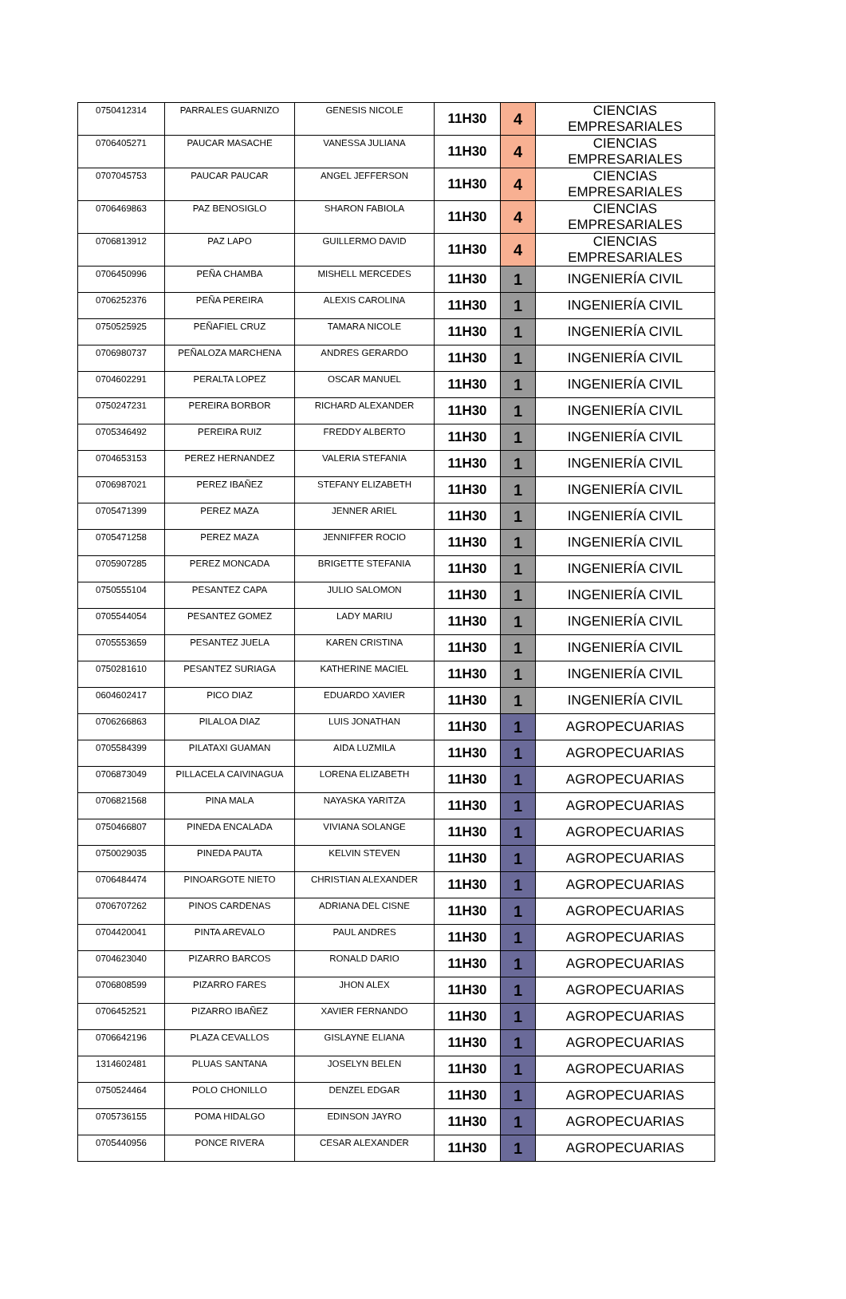| 0750412314 | PARRALES GUARNIZO | GENESIS NICOLE | 11H30 | 4 | CIENCIAS EMPRESARIALES |
| 0706405271 | PAUCAR MASACHE | VANESSA JULIANA | 11H30 | 4 | CIENCIAS EMPRESARIALES |
| 0707045753 | PAUCAR PAUCAR | ANGEL JEFFERSON | 11H30 | 4 | CIENCIAS EMPRESARIALES |
| 0706469863 | PAZ BENOSIGLO | SHARON FABIOLA | 11H30 | 4 | CIENCIAS EMPRESARIALES |
| 0706813912 | PAZ LAPO | GUILLERMO DAVID | 11H30 | 4 | CIENCIAS EMPRESARIALES |
| 0706450996 | PEÑA CHAMBA | MISHELL MERCEDES | 11H30 | 1 | INGENIERÍA CIVIL |
| 0706252376 | PEÑA PEREIRA | ALEXIS CAROLINA | 11H30 | 1 | INGENIERÍA CIVIL |
| 0750525925 | PEÑAFIEL CRUZ | TAMARA NICOLE | 11H30 | 1 | INGENIERÍA CIVIL |
| 0706980737 | PEÑALOZA MARCHENA | ANDRES GERARDO | 11H30 | 1 | INGENIERÍA CIVIL |
| 0704602291 | PERALTA LOPEZ | OSCAR MANUEL | 11H30 | 1 | INGENIERÍA CIVIL |
| 0750247231 | PEREIRA BORBOR | RICHARD ALEXANDER | 11H30 | 1 | INGENIERÍA CIVIL |
| 0705346492 | PEREIRA RUIZ | FREDDY ALBERTO | 11H30 | 1 | INGENIERÍA CIVIL |
| 0704653153 | PEREZ HERNANDEZ | VALERIA STEFANIA | 11H30 | 1 | INGENIERÍA CIVIL |
| 0706987021 | PEREZ IBAÑEZ | STEFANY ELIZABETH | 11H30 | 1 | INGENIERÍA CIVIL |
| 0705471399 | PEREZ MAZA | JENNER ARIEL | 11H30 | 1 | INGENIERÍA CIVIL |
| 0705471258 | PEREZ MAZA | JENNIFFER ROCIO | 11H30 | 1 | INGENIERÍA CIVIL |
| 0705907285 | PEREZ MONCADA | BRIGETTE STEFANIA | 11H30 | 1 | INGENIERÍA CIVIL |
| 0750555104 | PESANTEZ CAPA | JULIO SALOMON | 11H30 | 1 | INGENIERÍA CIVIL |
| 0705544054 | PESANTEZ GOMEZ | LADY MARIU | 11H30 | 1 | INGENIERÍA CIVIL |
| 0705553659 | PESANTEZ JUELA | KAREN CRISTINA | 11H30 | 1 | INGENIERÍA CIVIL |
| 0750281610 | PESANTEZ SURIAGA | KATHERINE MACIEL | 11H30 | 1 | INGENIERÍA CIVIL |
| 0604602417 | PICO DIAZ | EDUARDO XAVIER | 11H30 | 1 | INGENIERÍA CIVIL |
| 0706266863 | PILALOA DIAZ | LUIS JONATHAN | 11H30 | 1 | AGROPECUARIAS |
| 0705584399 | PILATAXI GUAMAN | AIDA LUZMILA | 11H30 | 1 | AGROPECUARIAS |
| 0706873049 | PILLACELA CAIVINAGUA | LORENA ELIZABETH | 11H30 | 1 | AGROPECUARIAS |
| 0706821568 | PINA MALA | NAYASKA YARITZA | 11H30 | 1 | AGROPECUARIAS |
| 0750466807 | PINEDA ENCALADA | VIVIANA SOLANGE | 11H30 | 1 | AGROPECUARIAS |
| 0750029035 | PINEDA PAUTA | KELVIN STEVEN | 11H30 | 1 | AGROPECUARIAS |
| 0706484474 | PINOARGOTE NIETO | CHRISTIAN ALEXANDER | 11H30 | 1 | AGROPECUARIAS |
| 0706707262 | PINOS CARDENAS | ADRIANA DEL CISNE | 11H30 | 1 | AGROPECUARIAS |
| 0704420041 | PINTA AREVALO | PAUL ANDRES | 11H30 | 1 | AGROPECUARIAS |
| 0704623040 | PIZARRO BARCOS | RONALD DARIO | 11H30 | 1 | AGROPECUARIAS |
| 0706808599 | PIZARRO FARES | JHON ALEX | 11H30 | 1 | AGROPECUARIAS |
| 0706452521 | PIZARRO IBAÑEZ | XAVIER FERNANDO | 11H30 | 1 | AGROPECUARIAS |
| 0706642196 | PLAZA CEVALLOS | GISLAYNE ELIANA | 11H30 | 1 | AGROPECUARIAS |
| 1314602481 | PLUAS SANTANA | JOSELYN BELEN | 11H30 | 1 | AGROPECUARIAS |
| 0750524464 | POLO CHONILLO | DENZEL EDGAR | 11H30 | 1 | AGROPECUARIAS |
| 0705736155 | POMA HIDALGO | EDINSON JAYRO | 11H30 | 1 | AGROPECUARIAS |
| 0705440956 | PONCE RIVERA | CESAR ALEXANDER | 11H30 | 1 | AGROPECUARIAS |